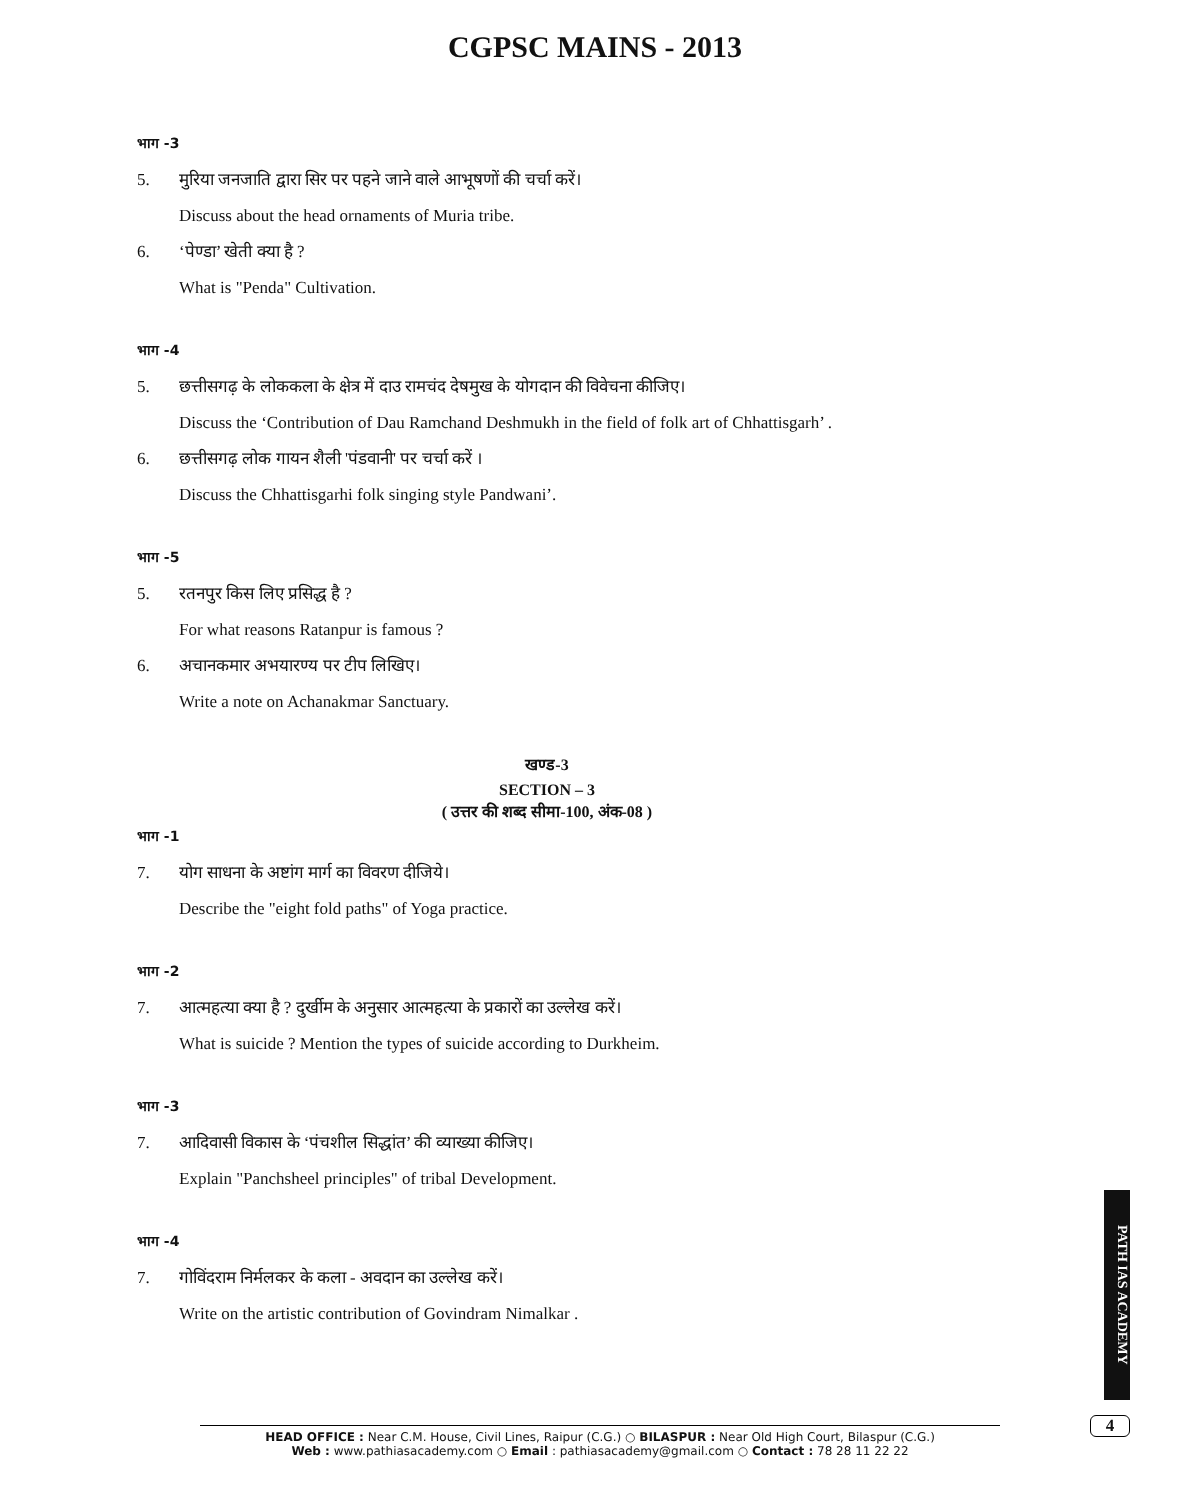CGPSC MAINS - 2013
भाग -3
5. मुरिया जनजाति द्वारा सिर पर पहने जाने वाले आभूषणों की चर्चा करें।
Discuss about the head ornaments of Muria tribe.
6. ‘पेण्डा’ खेती क्या है ?
What is "Penda" Cultivation.
भाग -4
5. छत्तीसगढ़ के लोककला के क्षेत्र में दाउ रामचंद देषमुख के योगदान की विवेचना कीजिए।
Discuss the ‘Contribution of Dau Ramchand Deshmukh in the field of folk art of Chhattisgarh’ .
6. छत्तीसगढ़ लोक गायन शैली 'पंडवानी' पर चर्चा करें ।
Discuss the Chhattisgarhi folk singing style Pandwani’.
भाग -5
5. रतनपुर किस लिए प्रसिद्ध है ?
For what reasons Ratanpur is famous ?
6. अचानकमार अभयारण्य पर टीप लिखिए।
Write a note on Achanakmar Sanctuary.
खण्ड-3
SECTION – 3
( उत्तर की शब्द सीमा-100, अंक-08 )
भाग -1
7. योग साधना के अष्टांग मार्ग का विवरण दीजिये।
Describe the "eight fold paths" of Yoga practice.
भाग -2
7. आत्महत्या क्या है ? दुर्खीम के अनुसार आत्महत्या के प्रकारों का उल्लेख करें।
What is suicide ? Mention the types of suicide according to Durkheim.
भाग -3
7. आदिवासी विकास के ‘पंचशील सिद्धांत’ की व्याख्या कीजिए।
Explain "Panchsheel principles" of tribal Development.
भाग -4
7. गोविंदराम निर्मलकर के कला - अवदान का उल्लेख करें।
Write on the artistic contribution of Govindram Nimalkar .
PATH IAS ACADEMY
4
HEAD OFFICE : Near C.M. House, Civil Lines, Raipur (C.G.) ○ BILASPUR : Near Old High Court, Bilaspur (C.G.)
Web : www.pathiasacademy.com ○ Email : pathiasacademy@gmail.com ○ Contact : 78 28 11 22 22